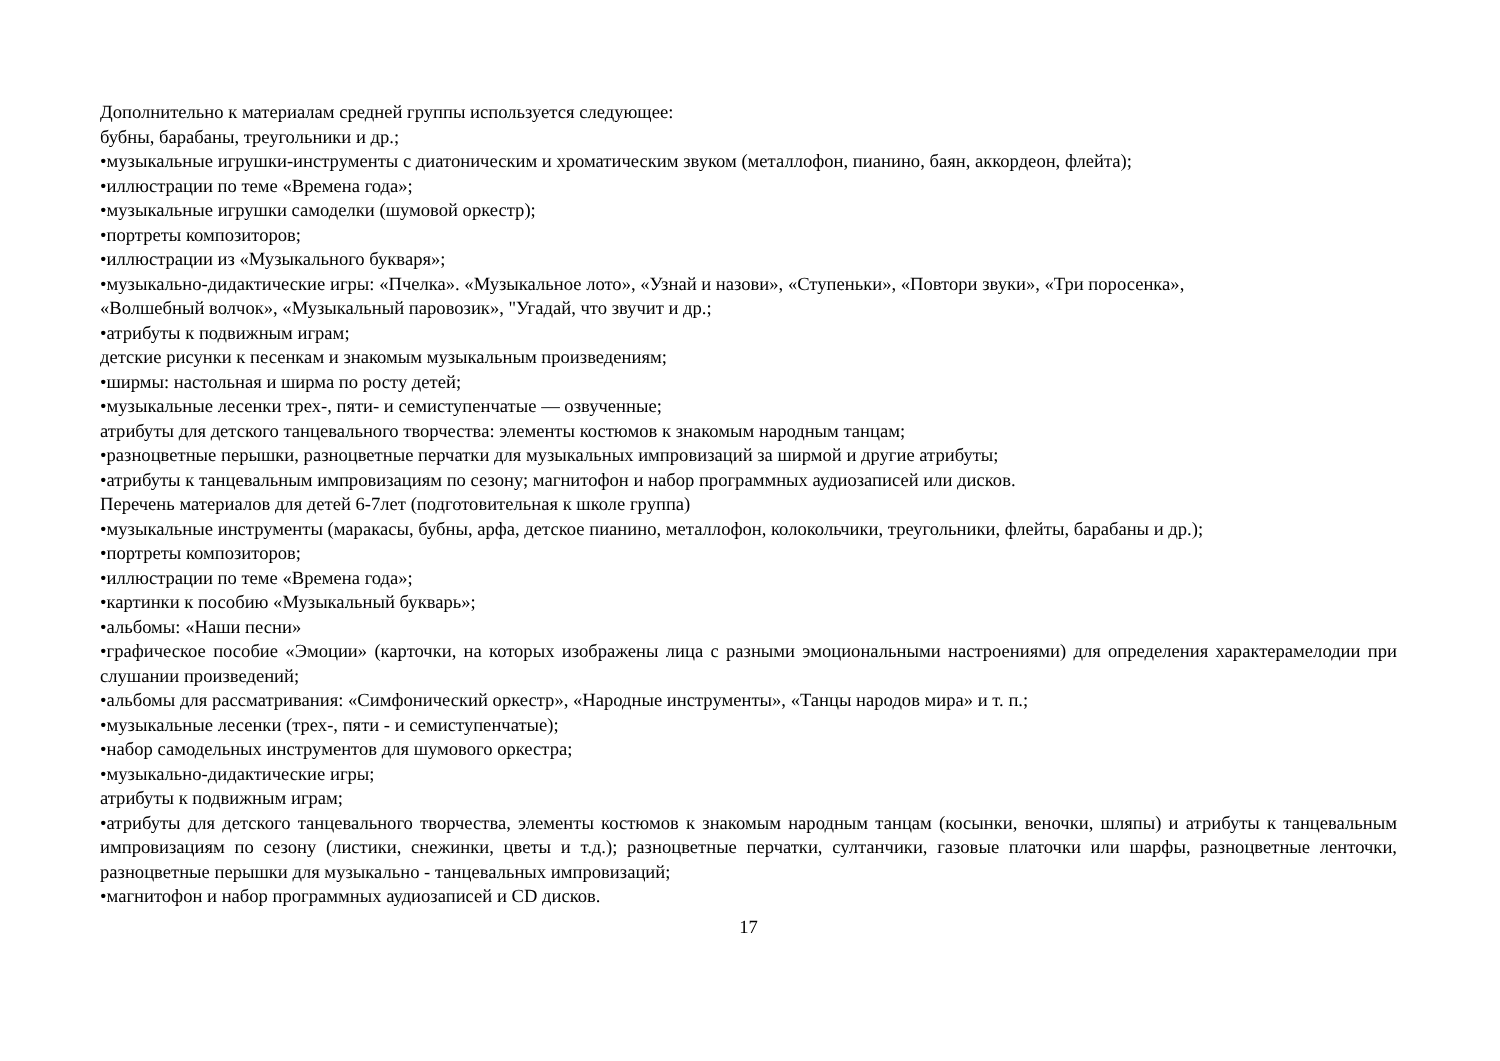Дополнительно к материалам средней группы используется следующее:
бубны, барабаны, треугольники и др.;
•музыкальные игрушки-инструменты с диатоническим и хроматическим звуком (металлофон, пианино, баян, аккордеон, флейта);
•иллюстрации по теме «Времена года»;
•музыкальные игрушки самоделки (шумовой оркестр);
•портреты композиторов;
•иллюстрации из «Музыкального букваря»;
•музыкально-дидактические игры: «Пчелка». «Музыкальное лото», «Узнай и назови», «Ступеньки», «Повтори звуки», «Три поросенка»,
«Волшебный волчок», «Музыкальный паровозик», "Угадай, что звучит и др.;
•атрибуты к подвижным играм;
детские рисунки к песенкам и знакомым музыкальным произведениям;
•ширмы: настольная и ширма по росту детей;
•музыкальные лесенки трех-, пяти- и семиступенчатые — озвученные;
атрибуты для детского танцевального творчества: элементы костюмов к знакомым народным танцам;
•разноцветные перышки, разноцветные перчатки для музыкальных импровизаций за ширмой и другие атрибуты;
•атрибуты к танцевальным импровизациям по сезону; магнитофон и набор программных аудиозаписей или дисков.
Перечень материалов для детей 6-7лет (подготовительная к школе группа)
•музыкальные инструменты (маракасы, бубны, арфа, детское пианино, металлофон, колокольчики, треугольники, флейты, барабаны и др.);
•портреты композиторов;
•иллюстрации по теме «Времена года»;
•картинки к пособию «Музыкальный букварь»;
•альбомы: «Наши песни»
•графическое пособие «Эмоции» (карточки, на которых изображены лица с разными эмоциональными настроениями) для определения характерамелодии при слушании произведений;
•альбомы для рассматривания: «Симфонический оркестр», «Народные инструменты», «Танцы народов мира» и т. п.;
•музыкальные лесенки (трех-, пяти - и семиступенчатые);
•набор самодельных инструментов для шумового оркестра;
•музыкально-дидактические игры;
атрибуты к подвижным играм;
•атрибуты для детского танцевального творчества, элементы костюмов к знакомым народным танцам (косынки, веночки, шляпы) и атрибуты к танцевальным импровизациям по сезону (листики, снежинки, цветы и т.д.); разноцветные перчатки, султанчики, газовые платочки или шарфы, разноцветные ленточки, разноцветные перышки для музыкально - танцевальных импровизаций;
•магнитофон и набор программных аудиозаписей и CD дисков.
17